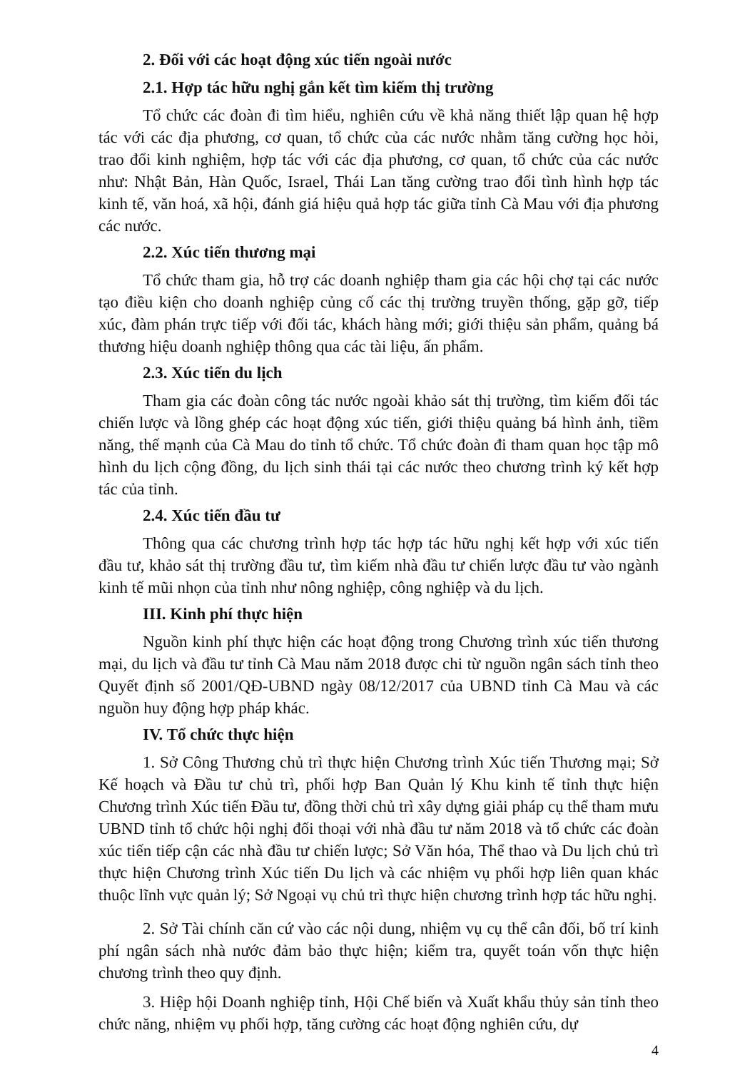2. Đối với các hoạt động xúc tiến ngoài nước
2.1. Hợp tác hữu nghị gắn kết tìm kiếm thị trường
Tổ chức các đoàn đi tìm hiểu, nghiên cứu về khả năng thiết lập quan hệ hợp tác với các địa phương, cơ quan, tổ chức của các nước nhằm tăng cường học hỏi, trao đổi kinh nghiệm, hợp tác với các địa phương, cơ quan, tổ chức của các nước như: Nhật Bản, Hàn Quốc, Israel, Thái Lan tăng cường trao đổi tình hình hợp tác kinh tế, văn hoá, xã hội, đánh giá hiệu quả hợp tác giữa tỉnh Cà Mau với địa phương các nước.
2.2. Xúc tiến thương mại
Tổ chức tham gia, hỗ trợ các doanh nghiệp tham gia các hội chợ tại các nước tạo điều kiện cho doanh nghiệp củng cố các thị trường truyền thống, gặp gỡ, tiếp xúc, đàm phán trực tiếp với đối tác, khách hàng mới; giới thiệu sản phẩm, quảng bá thương hiệu doanh nghiệp thông qua các tài liệu, ấn phẩm.
2.3. Xúc tiến du lịch
Tham gia các đoàn công tác nước ngoài khảo sát thị trường, tìm kiếm đối tác chiến lược và lồng ghép các hoạt động xúc tiến, giới thiệu quảng bá hình ảnh, tiềm năng, thế mạnh của Cà Mau do tỉnh tổ chức. Tổ chức đoàn đi tham quan học tập mô hình du lịch cộng đồng, du lịch sinh thái tại các nước theo chương trình ký kết hợp tác của tỉnh.
2.4. Xúc tiến đầu tư
Thông qua các chương trình hợp tác hợp tác hữu nghị kết hợp với xúc tiến đầu tư, khảo sát thị trường đầu tư, tìm kiếm nhà đầu tư chiến lược đầu tư vào ngành kinh tế mũi nhọn của tỉnh như nông nghiệp, công nghiệp và du lịch.
III. Kinh phí thực hiện
Nguồn kinh phí thực hiện các hoạt động trong Chương trình xúc tiến thương mại, du lịch và đầu tư tỉnh Cà Mau năm 2018 được chi từ nguồn ngân sách tỉnh theo Quyết định số 2001/QĐ-UBND ngày 08/12/2017 của UBND tỉnh Cà Mau và các nguồn huy động hợp pháp khác.
IV. Tổ chức thực hiện
1. Sở Công Thương chủ trì thực hiện Chương trình Xúc tiến Thương mại; Sở Kế hoạch và Đầu tư chủ trì, phối hợp Ban Quản lý Khu kinh tế tỉnh thực hiện Chương trình Xúc tiến Đầu tư, đồng thời chủ trì xây dựng giải pháp cụ thể tham mưu UBND tỉnh tổ chức hội nghị đối thoại với nhà đầu tư năm 2018 và tổ chức các đoàn xúc tiến tiếp cận các nhà đầu tư chiến lược; Sở Văn hóa, Thể thao và Du lịch chủ trì thực hiện Chương trình Xúc tiến Du lịch và các nhiệm vụ phối hợp liên quan khác thuộc lĩnh vực quản lý; Sở Ngoại vụ chủ trì thực hiện chương trình hợp tác hữu nghị.
2. Sở Tài chính căn cứ vào các nội dung, nhiệm vụ cụ thể cân đối, bố trí kinh phí ngân sách nhà nước đảm bảo thực hiện; kiểm tra, quyết toán vốn thực hiện chương trình theo quy định.
3. Hiệp hội Doanh nghiệp tỉnh, Hội Chế biến và Xuất khẩu thủy sản tỉnh theo chức năng, nhiệm vụ phối hợp, tăng cường các hoạt động nghiên cứu, dự
4